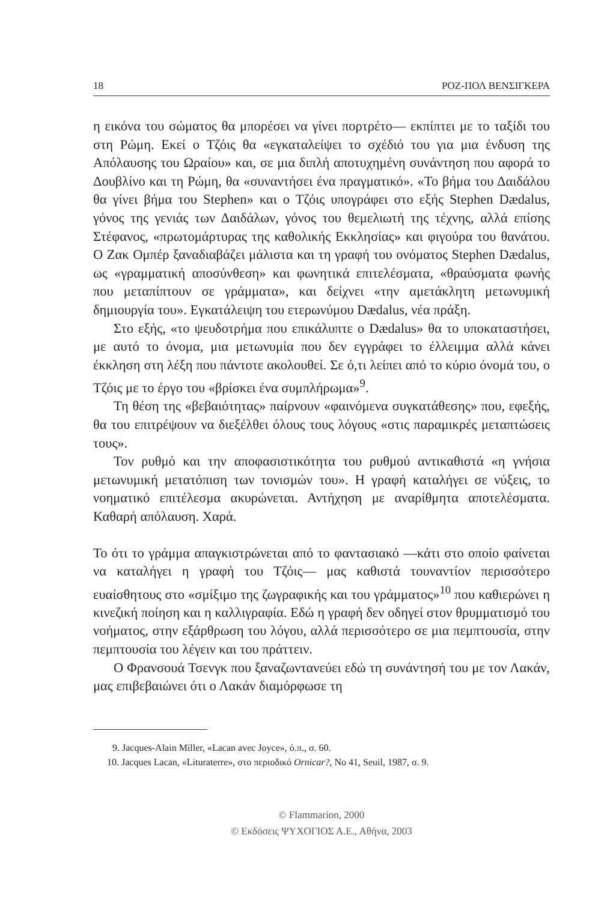18 ΡΟΖ-ΠΟΛ ΒΕΝΣΙΓΚΕΡΑ
η εικόνα του σώματος θα μπορέσει να γίνει πορτρέτο— εκπίπτει με το ταξίδι του στη Ρώμη. Εκεί ο Τζόις θα «εγκαταλείψει το σχέδιό του για μια ένδυση της Απόλαυσης του Ωραίου» και, σε μια διπλή αποτυχημένη συνάντηση που αφορά το Δουβλίνο και τη Ρώμη, θα «συναντήσει ένα πραγματικό». «Το βήμα του Δαιδάλου θα γίνει βήμα του Stephen» και ο Τζόις υπογράφει στο εξής Stephen Dædalus, γόνος της γενιάς των Δαιδάλων, γόνος του θεμελιωτή της τέχνης, αλλά επίσης Στέφανος, «πρωτομάρτυρας της καθολικής Εκκλησίας» και φιγούρα του θανάτου. Ο Ζακ Ομπέρ ξαναδιαβάζει μάλιστα και τη γραφή του ονόματος Stephen Dædalus, ως «γραμματική αποσύνθεση» και φωνητικά επιτελέσματα, «θραύσματα φωνής που μεταπίπτουν σε γράμματα», και δείχνει «την αμετάκλητη μετωνυμική δημιουργία του». Εγκατάλειψη του ετερωνύμου Dædalus, νέα πράξη.
Στο εξής, «το ψευδοτρήμα που επικάλυπτε ο Dædalus» θα το υποκαταστήσει, με αυτό το όνομα, μια μετωνυμία που δεν εγγράφει το έλλειμμα αλλά κάνει έκκληση στη λέξη που πάντοτε ακολουθεί. Σε ό,τι λείπει από το κύριο όνομά του, ο Τζόις με το έργο του «βρίσκει ένα συμπλήρωμα»<sup>9</sup>.
Τη θέση της «βεβαιότητας» παίρνουν «φαινόμενα συγκατάθεσης» που, εφεξής, θα του επιτρέψουν να διεξέλθει όλους τους λόγους «στις παραμικρές μεταπτώσεις τους».
Τον ρυθμό και την αποφασιστικότητα του ρυθμού αντικαθιστά «η γνήσια μετωνυμική μετατόπιση των τονισμών του». Η γραφή καταλήγει σε νύξεις, το νοηματικό επιτέλεσμα ακυρώνεται. Αντήχηση με αναρίθμητα αποτελέσματα. Καθαρή απόλαυση. Χαρά.
Το ότι το γράμμα απαγκιστρώνεται από το φαντασιακό —κάτι στο οποίο φαίνεται να καταλήγει η γραφή του Τζόις— μας καθιστά τουναντίον περισσότερο ευαίσθητους στο «σμίξιμο της ζωγραφικής και του γράμματος»<sup>10</sup> που καθιερώνει η κινεζική ποίηση και η καλλιγραφία. Εδώ η γραφή δεν οδηγεί στον θρυμματισμό του νοήματος, στην εξάρθρωση του λόγου, αλλά περισσότερο σε μια πεμπτουσία, στην πεμπτουσία του λέγειν και του πράττειν.
Ο Φρανσουά Τσενγκ που ξαναζωντανεύει εδώ τη συνάντησή του με τον Λακάν, μας επιβεβαιώνει ότι ο Λακάν διαμόρφωσε τη
9. Jacques-Alain Miller, «Lacan avec Joyce», ό.π., σ. 60.
10. Jacques Lacan, «Lituraterre», στο περιοδικό Ornicar?, No 41, Seuil, 1987, σ. 9.
© Flammarion, 2000
© Εκδόσεις ΨΥΧΟΓΙΟΣ Α.Ε., Αθήνα, 2003